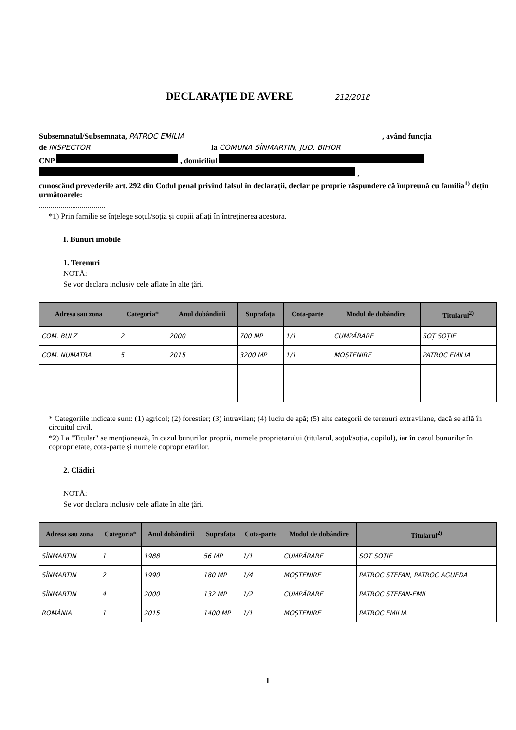DECLARAȚIE DE AVERE 212/2018
Subsemnatul/Subsemnata, PATROC EMILIA, având funcția
de INSPECTOR la COMUNA SÎNMARTIN, JUD. BIHOR
CNP , domiciliul
,
cunoscând prevederile art. 292 din Codul penal privind falsul în declarații, declar pe proprie răspundere că împreună cu familia<sup>1)</sup> dețin următoarele:
..................................
*1) Prin familie se înțelege soțul/soția și copiii aflați în întreținerea acestora.
I. Bunuri imobile
1. Terenuri
NOTĂ:
Se vor declara inclusiv cele aflate în alte țări.
| Adresa sau zona | Categoria* | Anul dobândirii | Suprafața | Cota-parte | Modul de dobândire | Titularul<sup>2)</sup> |
| --- | --- | --- | --- | --- | --- | --- |
| COM. BULZ | 2 | 2000 | 700 MP | 1/1 | CUMPĂRARE | SOȚ SOȚIE |
| COM. NUMATRA | 5 | 2015 | 3200 MP | 1/1 | MOȘTENIRE | PATROC EMILIA |
* Categoriile indicate sunt: (1) agricol; (2) forestier; (3) intravilan; (4) luciu de apă; (5) alte categorii de terenuri extravilane, dacă se află în circuitul civil.
*2) La "Titular" se menționează, în cazul bunurilor proprii, numele proprietarului (titularul, soțul/soția, copilul), iar în cazul bunurilor în coproprietate, cota-parte și numele coproprietarilor.
2. Clădiri
NOTĂ:
Se vor declara inclusiv cele aflate în alte țări.
| Adresa sau zona | Categoria* | Anul dobândirii | Suprafața | Cota-parte | Modul de dobândire | Titularul<sup>2)</sup> |
| --- | --- | --- | --- | --- | --- | --- |
| SÎNMARTIN | 1 | 1988 | 56 MP | 1/1 | CUMPĂRARE | SOȚ SOȚIE |
| SÎNMARTIN | 2 | 1990 | 180 MP | 1/4 | MOȘTENIRE | PATROC ȘTEFAN, PATROC AGUEDA |
| SÎNMARTIN | 4 | 2000 | 132 MP | 1/2 | CUMPĂRARE | PATROC ȘTEFAN-EMIL |
| ROMÂNIA | 1 | 2015 | 1400 MP | 1/1 | MOȘTENIRE | PATROC EMILIA |
1